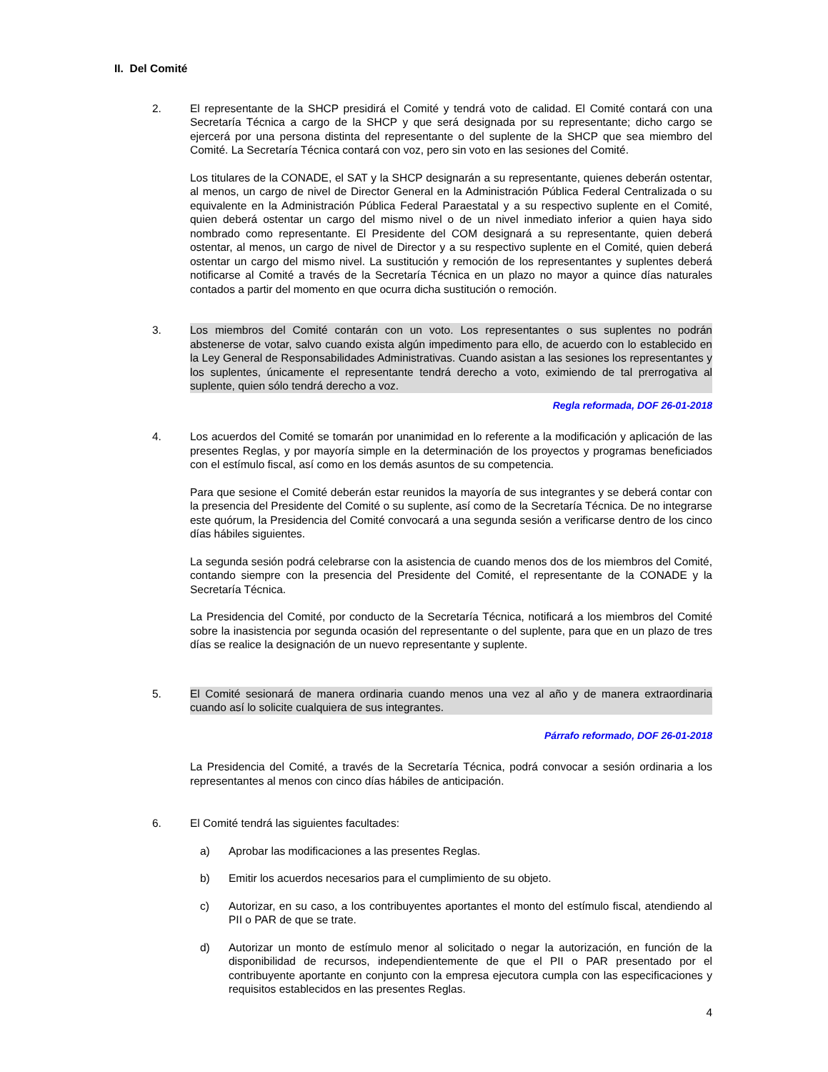II. Del Comité
2. El representante de la SHCP presidirá el Comité y tendrá voto de calidad. El Comité contará con una Secretaría Técnica a cargo de la SHCP y que será designada por su representante; dicho cargo se ejercerá por una persona distinta del representante o del suplente de la SHCP que sea miembro del Comité. La Secretaría Técnica contará con voz, pero sin voto en las sesiones del Comité.
Los titulares de la CONADE, el SAT y la SHCP designarán a su representante, quienes deberán ostentar, al menos, un cargo de nivel de Director General en la Administración Pública Federal Centralizada o su equivalente en la Administración Pública Federal Paraestatal y a su respectivo suplente en el Comité, quien deberá ostentar un cargo del mismo nivel o de un nivel inmediato inferior a quien haya sido nombrado como representante. El Presidente del COM designará a su representante, quien deberá ostentar, al menos, un cargo de nivel de Director y a su respectivo suplente en el Comité, quien deberá ostentar un cargo del mismo nivel. La sustitución y remoción de los representantes y suplentes deberá notificarse al Comité a través de la Secretaría Técnica en un plazo no mayor a quince días naturales contados a partir del momento en que ocurra dicha sustitución o remoción.
3. Los miembros del Comité contarán con un voto. Los representantes o sus suplentes no podrán abstenerse de votar, salvo cuando exista algún impedimento para ello, de acuerdo con lo establecido en la Ley General de Responsabilidades Administrativas. Cuando asistan a las sesiones los representantes y los suplentes, únicamente el representante tendrá derecho a voto, eximiendo de tal prerrogativa al suplente, quien sólo tendrá derecho a voz.
Regla reformada, DOF 26-01-2018
4. Los acuerdos del Comité se tomarán por unanimidad en lo referente a la modificación y aplicación de las presentes Reglas, y por mayoría simple en la determinación de los proyectos y programas beneficiados con el estímulo fiscal, así como en los demás asuntos de su competencia.
Para que sesione el Comité deberán estar reunidos la mayoría de sus integrantes y se deberá contar con la presencia del Presidente del Comité o su suplente, así como de la Secretaría Técnica. De no integrarse este quórum, la Presidencia del Comité convocará a una segunda sesión a verificarse dentro de los cinco días hábiles siguientes.
La segunda sesión podrá celebrarse con la asistencia de cuando menos dos de los miembros del Comité, contando siempre con la presencia del Presidente del Comité, el representante de la CONADE y la Secretaría Técnica.
La Presidencia del Comité, por conducto de la Secretaría Técnica, notificará a los miembros del Comité sobre la inasistencia por segunda ocasión del representante o del suplente, para que en un plazo de tres días se realice la designación de un nuevo representante y suplente.
5. El Comité sesionará de manera ordinaria cuando menos una vez al año y de manera extraordinaria cuando así lo solicite cualquiera de sus integrantes.
Párrafo reformado, DOF 26-01-2018
La Presidencia del Comité, a través de la Secretaría Técnica, podrá convocar a sesión ordinaria a los representantes al menos con cinco días hábiles de anticipación.
6. El Comité tendrá las siguientes facultades:
a) Aprobar las modificaciones a las presentes Reglas.
b) Emitir los acuerdos necesarios para el cumplimiento de su objeto.
c) Autorizar, en su caso, a los contribuyentes aportantes el monto del estímulo fiscal, atendiendo al PII o PAR de que se trate.
d) Autorizar un monto de estímulo menor al solicitado o negar la autorización, en función de la disponibilidad de recursos, independientemente de que el PII o PAR presentado por el contribuyente aportante en conjunto con la empresa ejecutora cumpla con las especificaciones y requisitos establecidos en las presentes Reglas.
4